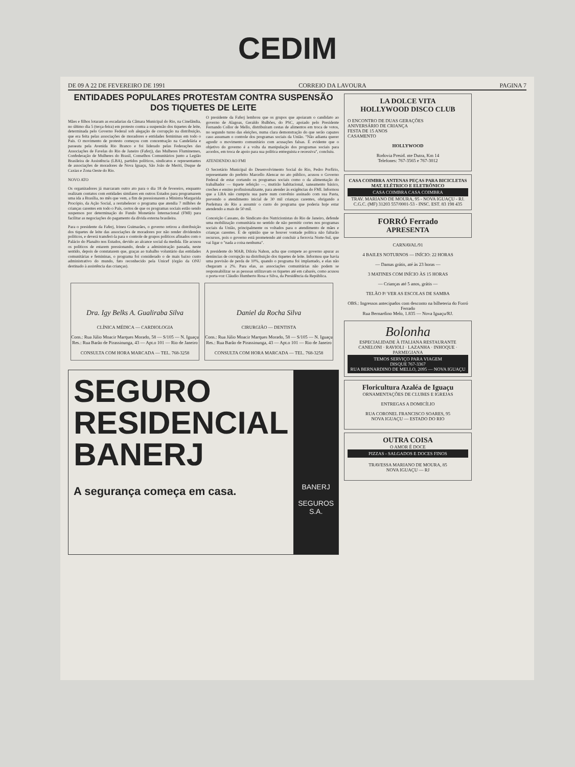CEDIM
DE 09 A 22 DE FEVEREIRO DE 1991 CORREIO DA LAVOURA PAGINA 7
ENTIDADES POPULARES PROTESTAM CONTRA SUSPENSÃO DOS TIQUETES DE LEITE
Mães e filhos lotaram as escadarias da Câmara Municipal do Rio, na Cinelândia, no último dia 5 (terça-feira) em protesto contra a suspensão dos tiquetes de leite, determinada pelo Governo Federal sob alegação de corrupção na distribuição, que era feita pelas associações de moradores e entidades femininas em todo o País. O movimento de protesto começou com concentração na Candelária e passeata pela Avenida Rio Branco e foi liderado pelas Federações das Associações de Favelas do Rio de Janeiro (Faferj), das Mulheres Fluminenses, Confederação de Mulheres do Brasil, Conselhos Comunitários junto a Legião Brasileira de Assistência (LBA), partidos políticos, sindicatos e representantes de associações de moradores de Nova Iguaçu, São João de Meriti, Duque de Caxias e Zona Oeste do Rio.
NOVO ATO
Os organizadores já marcaram outro ato para o dia 18 de fevereiro, enquanto realizam contatos com entidades similares em outros Estados para programarem uma ida a Brasília, no mês que vem, a fim de pressionarem a Ministra Margarida Procópio, da Ação Social, a restabelecer o programa que atendia 7 milhões de crianças carentes em todo o País, certos de que os programas sociais estão sendo suspensos por determinação do Fundo Monetário Internacional (FMI) para facilitar as negociações do pagamento da dívida externa brasileira.
Para o presidente da Faferj, Irineu Guimarães, o governo retirou a distribuição dos tiquetes de leite das associações de moradores por não render dividendos políticos, e deverá transferi-la para o controle de grupos políticos afinados com o Palácio do Planalto nos Estados, devido ao alcance social da medida. Ele acusou os políticos de estarem pressionando, desde a administração passada, neste sentido, depois de constatarem que, graças ao trabalho voluntário das entidades comunitárias e femininas, o programa foi considerado o de mais baixo custo administrativo do mundo, fato reconhecido pela Unicef (órgão da ONU destinado à assistência das crianças).
O presidente da Faferj lembrou que os grupos que apoiaram o candidato ao governo de Alagoas, Geraldo Bulhões, do PSC, apoiado pelo Presidente Fernando Collor de Mello, distribuíram cestas de alimentos em troca de votos, no segundo turno das eleições, numa clara demonstração do que serão capazes caso assumam o controle dos programas sociais da União. "Não adianta querer agredir o movimento comunitário com acusações falsas. É evidente que o objetivo do governo é a volta da manipulação dos programas sociais para acordos, em troca de apoio para sua política entreguista e recessiva", concluiu.
ATENDENDO AO FMI
O Secretário Municipal do Desenvolvimento Social do Rio, Pedro Porfírio, representante do prefeito Marcello Alencar no ato público, acusou o Governo Federal de estar cortando os programas sociais como o da alimentação do trabalhador — tiquete refeição —, mutirão habitacional, saneamento básico, creches e ensino profissionalizante, para atender às exigências do FMI. Informou que a LBA não cumpriu sua parte num convênio assinado com sua Pasta, prevendo o atendimento inicial de 30 mil crianças carentes, obrigando a Prefeitura do Rio a assumir o custo do programa que poderia hoje estar atendendo a mais de 50 mil.
Conceição Cassano, do Sindicato dos Nutricionistas do Rio de Janeiro, defende uma mobilização comunitária no sentido de não permitir cortes nos programas sociais da União, principalmente os voltados para o atendimento de mães e crianças carentes. É de opinião que se houver vontade política não faltarão recursos, pois o governo está prometendo até concluir a ferrovia Norte-Sul, que vai ligar o "nada a coisa nenhuma".
A presidente do MAB, Dilcéa Nahon, acha que compete ao governo apurar as denúncias de corrupção na distribuição dos tiquetes de leite. Informou que havia uma previsão de perda de 10%, quando o programa foi implantado, e elas não chegaram a 2%. Para elas, as associações comunitárias não podem se responsabilizar se as pessoas utilizavam os tiquetes até em cabarés, como acusou o porta-voz Cláudio Humberto Rosa e Silva, da Presidência da República.
Dra. Igy Belks A. Gualiraba Silva
CLÍNICA MÉDICA — CARDIOLOGIA
Cons.: Rua Júlio Moacir Marques Morado, 58 — S/105 — N. Iguaçu
Res.: Rua Barão de Pirassinunga, 43 — Apt.o 101 — Rio de Janeiro
CONSULTA COM HORA MARCADA — TEL. 768-3258
Daniel da Rocha Silva
CIRURGIÃO — DENTISTA
Cons.: Rua Júlio Moacir Marques Morado, 58 — S/105 — N. Iguaçu
Res.: Rua Barão de Pirassinunga, 43 — Apt.o 101 — Rio de Janeiro
CONSULTA COM HORA MARCADA — TEL. 768-3258
SEGURO
RESIDENCIAL
BANERJ
A segurança começa em casa.
BANERJ
SEGUROS S.A.
LA DOLCE VITA
HOLLYWOOD DISCO CLUB
O ENCONTRO DE DUAS GERAÇÕES
ANIVERSÁRIO DE CRIANÇA
FESTA DE 15 ANOS
CASAMENTO
HOLLYWOOD
Rodovia Presid. nte Dutra, Km 14
Telefones: 767-3565 e 767-3012
CASA COIMBRA ANTENAS PEÇAS PARA BICICLETAS MAT. ELÉTRICO E ELETRÔNICO
CASA COIMBRA CASA COIMBRA
TRAV. MARIANO DE MOURA, 95 - NOVA IGUAÇU - RJ.
C.G.C. (MF) 31203 557/0001-53 - INSC. EST. 83 198 435
FORRÓ Ferrado
APRESENTA
CARNAVAL/91
4 BAILES NOTURNOS — INÍCIO: 22 HORAS
— Damas grátis, até às 23 horas —
3 MATINES COM INÍCIO ÀS 15 HORAS
— Crianças até 5 anos, grátis —
TELÃO P/ VER AS ESCOLAS DE SAMBA
OBS.: Ingressos antecipados com desconto na bilheteria do Forró Ferrado
Rua Bernardino Melo, 1.835 — Nova Iguaçu/RJ.
Bolonha
ESPECIALIDADE À ITALIANA RESTAURANTE
CANELONI · RAVIOLI · LAZANHA · INHOQUE · PARMEGIANA
TEMOS SERVIÇO PARA VIAGEM
DISQUE 767-3367
RUA BERNARDINO DE MELLO, 2095 — NOVA IGUAÇU
Floricultura Azaléa de Iguaçu
ORNAMENTAÇÕES DE CLUBES E IGREJAS
ENTREGAS A DOMICÍLIO
RUA CORONEL FRANCISCO SOARES, 95
NOVA IGUAÇU — ESTADO DO RIO
OUTRA COISA
O AMOR É DOCE
PIZZAS - SALGADOS E DOCES FINOS
TRAVESSA MARIANO DE MOURA, 85
NOVA IGUAÇU — RJ